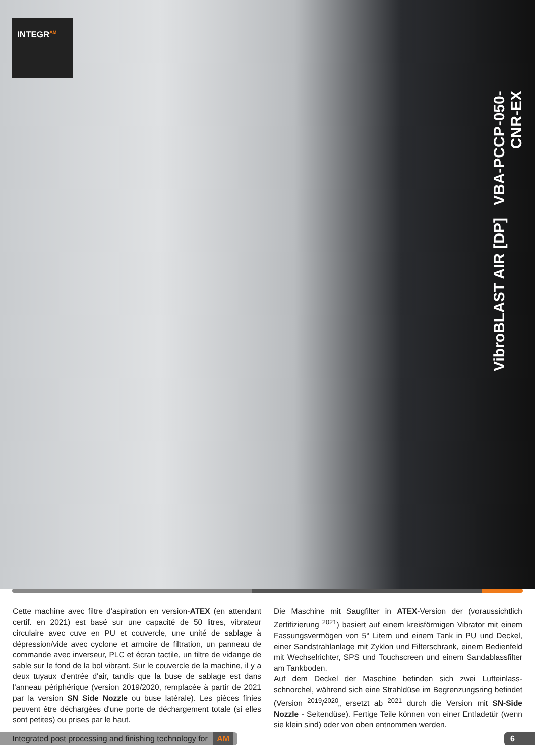INTEGR<sup>AM</sup>
VibroBLAST AIR [DP] VBA-PCCP-050-CNR-EX
Cette machine avec filtre d'aspiration en version-ATEX (en attendant certif. en 2021) est basé sur une capacité de 50 litres, vibrateur circulaire avec cuve en PU et couvercle, une unité de sablage à dépression/vide avec cyclone et armoire de filtration, un panneau de commande avec inverseur, PLC et écran tactile, un filtre de vidange de sable sur le fond de la bol vibrant. Sur le couvercle de la machine, il y a deux tuyaux d'entrée d'air, tandis que la buse de sablage est dans l'anneau périphérique (version 2019/2020, remplacée à partir de 2021 par la version SN Side Nozzle ou buse latérale). Les pièces finies peuvent être déchargées d'une porte de déchargement totale (si elles sont petites) ou prises par le haut.
Die Maschine mit Saugfilter in ATEX-Version der (voraussichtlich Zertifizierung <sup>2021</sup>) basiert auf einem kreisförmigen Vibrator mit einem Fassungsvermögen von 5° Litern und einem Tank in PU und Deckel, einer Sandstrahlanlage mit Zyklon und Filterschrank, einem Bedienfeld mit Wechselrichter, SPS und Touchscreen und einem Sandablassfilter am Tankboden.
Auf dem Deckel der Maschine befinden sich zwei Lufteinlass-schnorchel, während sich eine Strahldüse im Begrenzungsring befindet (Version <sup>2019</sup>/<sup>2020</sup>„ ersetzt ab <sup>2021</sup> durch die Version mit SN-Side Nozzle - Seitendüse). Fertige Teile können von einer Entladetür (wenn sie klein sind) oder von oben entnommen werden.
Integrated post processing and finishing technology for AM 6